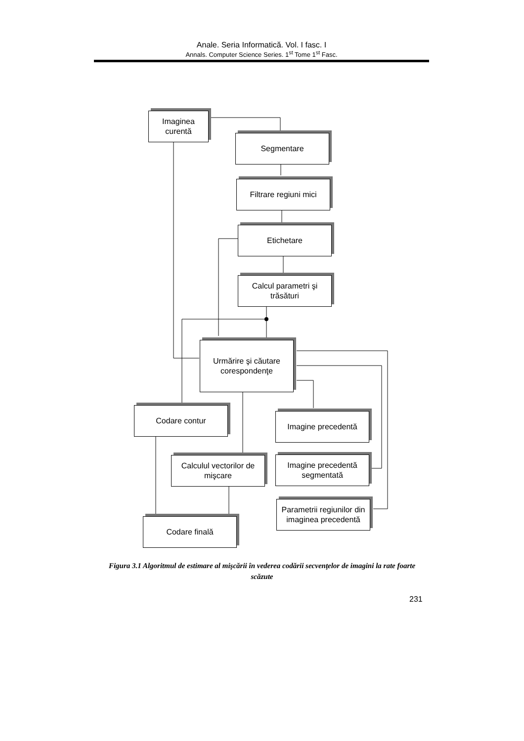Anale. Seria Informatică. Vol. I fasc. I
Annals. Computer Science Series. 1<sup>st</sup> Tome 1<sup>st</sup> Fasc.
Imaginea
curentă
Segmentare
Filtrare regiuni mici
Etichetare
Calcul parametri şi
trăsături
Urmărire şi căutare
corespondenţe
Codare contur
Imagine precedentă
Calculul vectorilor de
mişcare
Imagine precedentă
segmentată
Parametrii regiunilor din
imaginea precedentă
Codare finală
Figura 3.1 Algoritmul de estimare al mişcării în vederea codării secvenţelor de imagini la rate foarte scăzute
231